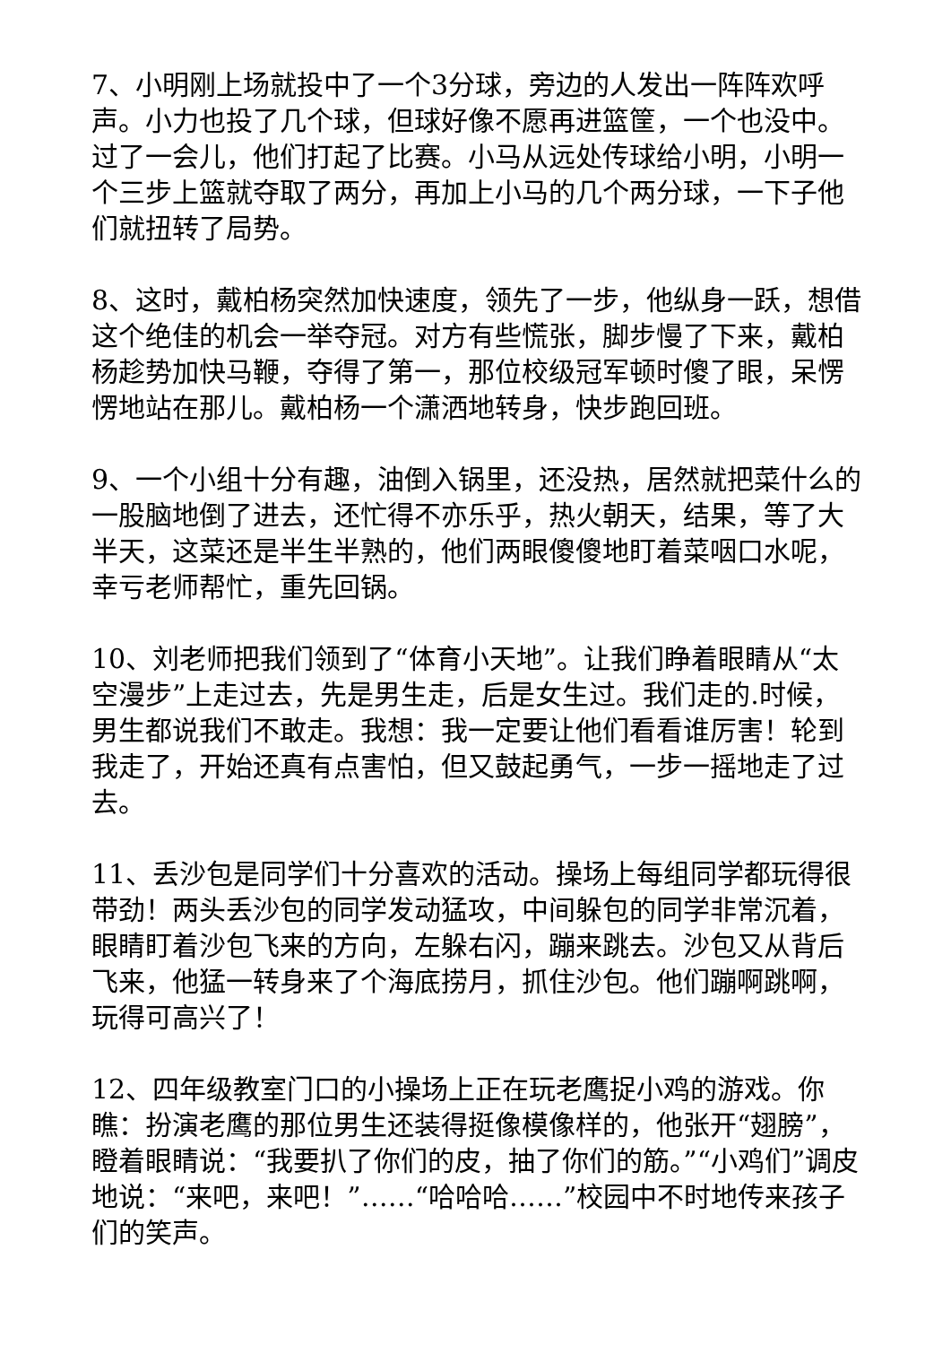7、小明刚上场就投中了一个3分球，旁边的人发出一阵阵欢呼声。小力也投了几个球，但球好像不愿再进篮筐，一个也没中。过了一会儿，他们打起了比赛。小马从远处传球给小明，小明一个三步上篮就夺取了两分，再加上小马的几个两分球，一下子他们就扭转了局势。
8、这时，戴柏杨突然加快速度，领先了一步，他纵身一跃，想借这个绝佳的机会一举夺冠。对方有些慌张，脚步慢了下来，戴柏杨趁势加快马鞭，夺得了第一，那位校级冠军顿时傻了眼，呆愣愣地站在那儿。戴柏杨一个潇洒地转身，快步跑回班。
9、一个小组十分有趣，油倒入锅里，还没热，居然就把菜什么的一股脑地倒了进去，还忙得不亦乐乎，热火朝天，结果，等了大半天，这菜还是半生半熟的，他们两眼傻傻地盯着菜咽口水呢，幸亏老师帮忙，重先回锅。
10、刘老师把我们领到了“体育小天地”。让我们睁着眼睛从“太空漫步”上走过去，先是男生走，后是女生过。我们走的.时候，男生都说我们不敢走。我想：我一定要让他们看看谁厉害！轮到我走了，开始还真有点害怕，但又鼓起勇气，一步一摇地走了过去。
11、丢沙包是同学们十分喜欢的活动。操场上每组同学都玩得很带劲！两头丢沙包的同学发动猛攻，中间躲包的同学非常沉着，眼睛盯着沙包飞来的方向，左躲右闪，蹦来跳去。沙包又从背后飞来，他猛一转身来了个海底捞月，抓住沙包。他们蹦啊跳啊，玩得可高兴了！
12、四年级教室门口的小操场上正在玩老鹰捉小鸡的游戏。你瞧：扮演老鹰的那位男生还装得挺像模像样的，他张开“翅膀”，瞪着眼睛说：“我要扒了你们的皮，抽了你们的筋。”“小鸡们”调皮地说：“来吧，来吧！”……“哈哈哈……”校园中不时地传来孩子们的笑声。